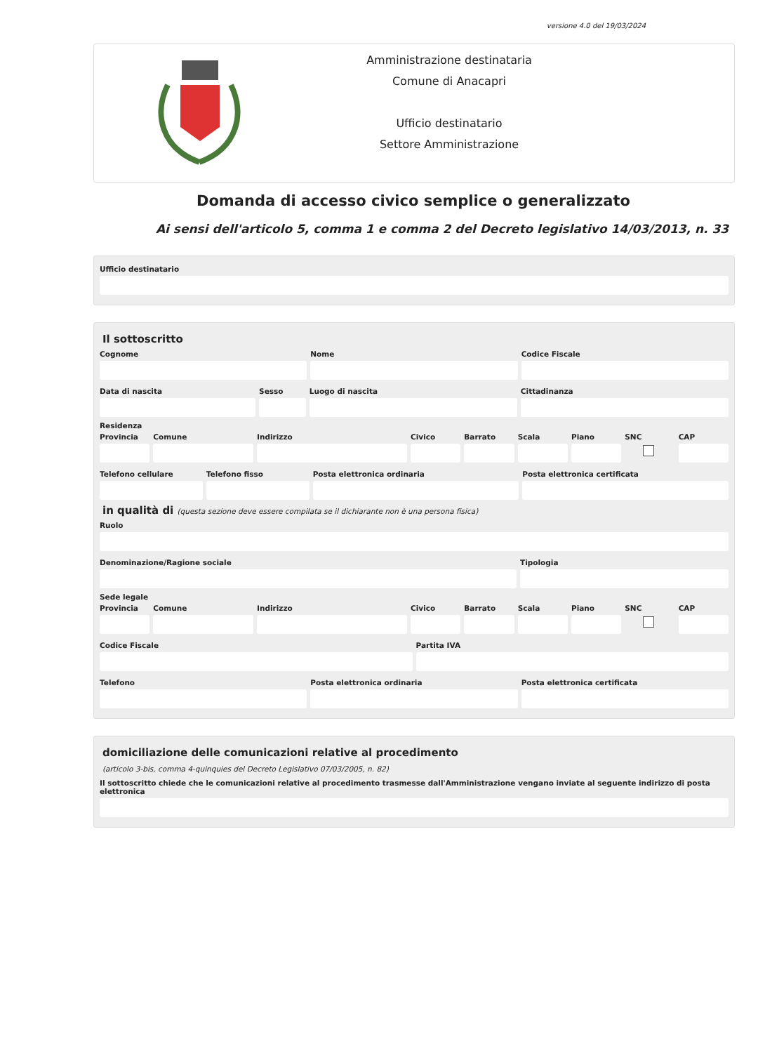versione 4.0 del 19/03/2024
Amministrazione destinataria
Comune di Anacapri
Ufficio destinatario
Settore Amministrazione
Domanda di accesso civico semplice o generalizzato
Ai sensi dell'articolo 5, comma 1 e comma 2 del Decreto legislativo 14/03/2013, n. 33
Ufficio destinatario
Il sottoscritto
Cognome Nome Codice Fiscale
Data di nascita Sesso Luogo di nascita Cittadinanza
Residenza
Provincia Comune Indirizzo Civico Barrato Scala Piano SNC CAP
Telefono cellulare Telefono fisso Posta elettronica ordinaria Posta elettronica certificata
in qualità di (questa sezione deve essere compilata se il dichiarante non è una persona fisica)
Ruolo
Denominazione/Ragione sociale Tipologia
Sede legale
Provincia Comune Indirizzo Civico Barrato Scala Piano SNC CAP
Codice Fiscale Partita IVA
Telefono Posta elettronica ordinaria Posta elettronica certificata
domiciliazione delle comunicazioni relative al procedimento
(articolo 3-bis, comma 4-quinquies del Decreto Legislativo 07/03/2005, n. 82)
Il sottoscritto chiede che le comunicazioni relative al procedimento trasmesse dall'Amministrazione vengano inviate al seguente indirizzo di posta elettronica